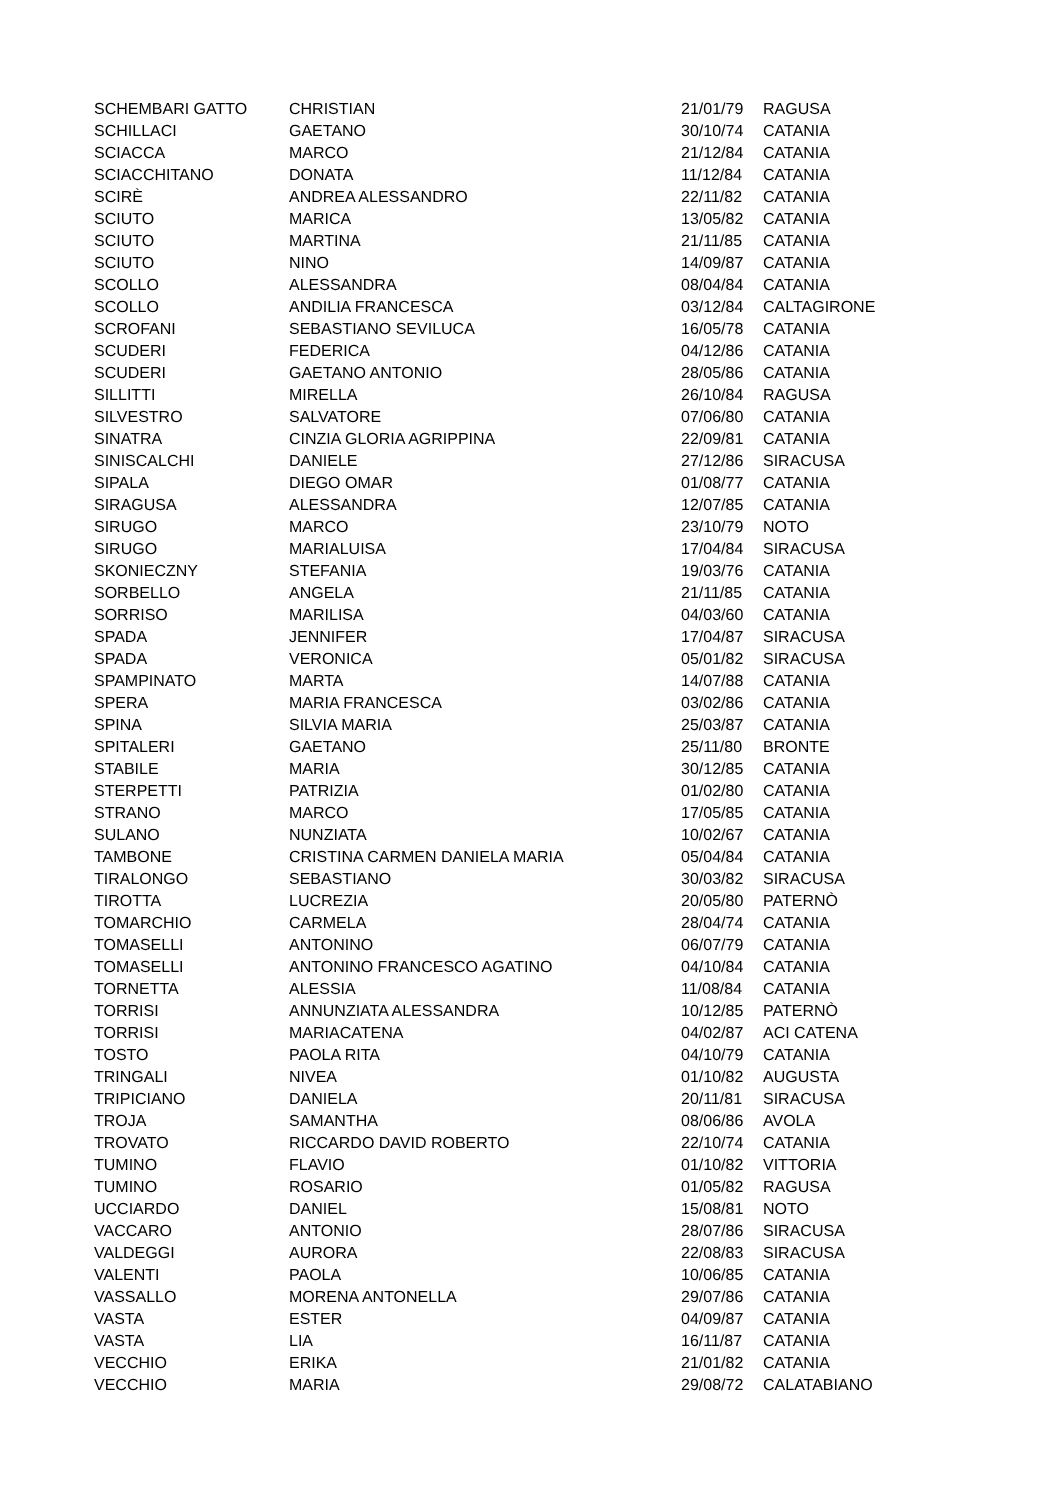| SCHEMBARI GATTO | CHRISTIAN | 21/01/79 | RAGUSA |
| SCHILLACI | GAETANO | 30/10/74 | CATANIA |
| SCIACCA | MARCO | 21/12/84 | CATANIA |
| SCIACCHITANO | DONATA | 11/12/84 | CATANIA |
| SCIRÈ | ANDREA ALESSANDRO | 22/11/82 | CATANIA |
| SCIUTO | MARICA | 13/05/82 | CATANIA |
| SCIUTO | MARTINA | 21/11/85 | CATANIA |
| SCIUTO | NINO | 14/09/87 | CATANIA |
| SCOLLO | ALESSANDRA | 08/04/84 | CATANIA |
| SCOLLO | ANDILIA FRANCESCA | 03/12/84 | CALTAGIRONE |
| SCROFANI | SEBASTIANO SEVILUCA | 16/05/78 | CATANIA |
| SCUDERI | FEDERICA | 04/12/86 | CATANIA |
| SCUDERI | GAETANO ANTONIO | 28/05/86 | CATANIA |
| SILLITTI | MIRELLA | 26/10/84 | RAGUSA |
| SILVESTRO | SALVATORE | 07/06/80 | CATANIA |
| SINATRA | CINZIA GLORIA AGRIPPINA | 22/09/81 | CATANIA |
| SINISCALCHI | DANIELE | 27/12/86 | SIRACUSA |
| SIPALA | DIEGO OMAR | 01/08/77 | CATANIA |
| SIRAGUSA | ALESSANDRA | 12/07/85 | CATANIA |
| SIRUGO | MARCO | 23/10/79 | NOTO |
| SIRUGO | MARIALUISA | 17/04/84 | SIRACUSA |
| SKONIECZNY | STEFANIA | 19/03/76 | CATANIA |
| SORBELLO | ANGELA | 21/11/85 | CATANIA |
| SORRISO | MARILISA | 04/03/60 | CATANIA |
| SPADA | JENNIFER | 17/04/87 | SIRACUSA |
| SPADA | VERONICA | 05/01/82 | SIRACUSA |
| SPAMPINATO | MARTA | 14/07/88 | CATANIA |
| SPERA | MARIA FRANCESCA | 03/02/86 | CATANIA |
| SPINA | SILVIA MARIA | 25/03/87 | CATANIA |
| SPITALERI | GAETANO | 25/11/80 | BRONTE |
| STABILE | MARIA | 30/12/85 | CATANIA |
| STERPETTI | PATRIZIA | 01/02/80 | CATANIA |
| STRANO | MARCO | 17/05/85 | CATANIA |
| SULANO | NUNZIATA | 10/02/67 | CATANIA |
| TAMBONE | CRISTINA CARMEN DANIELA MARIA | 05/04/84 | CATANIA |
| TIRALONGO | SEBASTIANO | 30/03/82 | SIRACUSA |
| TIROTTA | LUCREZIA | 20/05/80 | PATERNÒ |
| TOMARCHIO | CARMELA | 28/04/74 | CATANIA |
| TOMASELLI | ANTONINO | 06/07/79 | CATANIA |
| TOMASELLI | ANTONINO FRANCESCO AGATINO | 04/10/84 | CATANIA |
| TORNETTA | ALESSIA | 11/08/84 | CATANIA |
| TORRISI | ANNUNZIATA ALESSANDRA | 10/12/85 | PATERNÒ |
| TORRISI | MARIACATENA | 04/02/87 | ACI CATENA |
| TOSTO | PAOLA RITA | 04/10/79 | CATANIA |
| TRINGALI | NIVEA | 01/10/82 | AUGUSTA |
| TRIPICIANO | DANIELA | 20/11/81 | SIRACUSA |
| TROJA | SAMANTHA | 08/06/86 | AVOLA |
| TROVATO | RICCARDO DAVID ROBERTO | 22/10/74 | CATANIA |
| TUMINO | FLAVIO | 01/10/82 | VITTORIA |
| TUMINO | ROSARIO | 01/05/82 | RAGUSA |
| UCCIARDO | DANIEL | 15/08/81 | NOTO |
| VACCARO | ANTONIO | 28/07/86 | SIRACUSA |
| VALDEGGI | AURORA | 22/08/83 | SIRACUSA |
| VALENTI | PAOLA | 10/06/85 | CATANIA |
| VASSALLO | MORENA ANTONELLA | 29/07/86 | CATANIA |
| VASTA | ESTER | 04/09/87 | CATANIA |
| VASTA | LIA | 16/11/87 | CATANIA |
| VECCHIO | ERIKA | 21/01/82 | CATANIA |
| VECCHIO | MARIA | 29/08/72 | CALATABIANO |